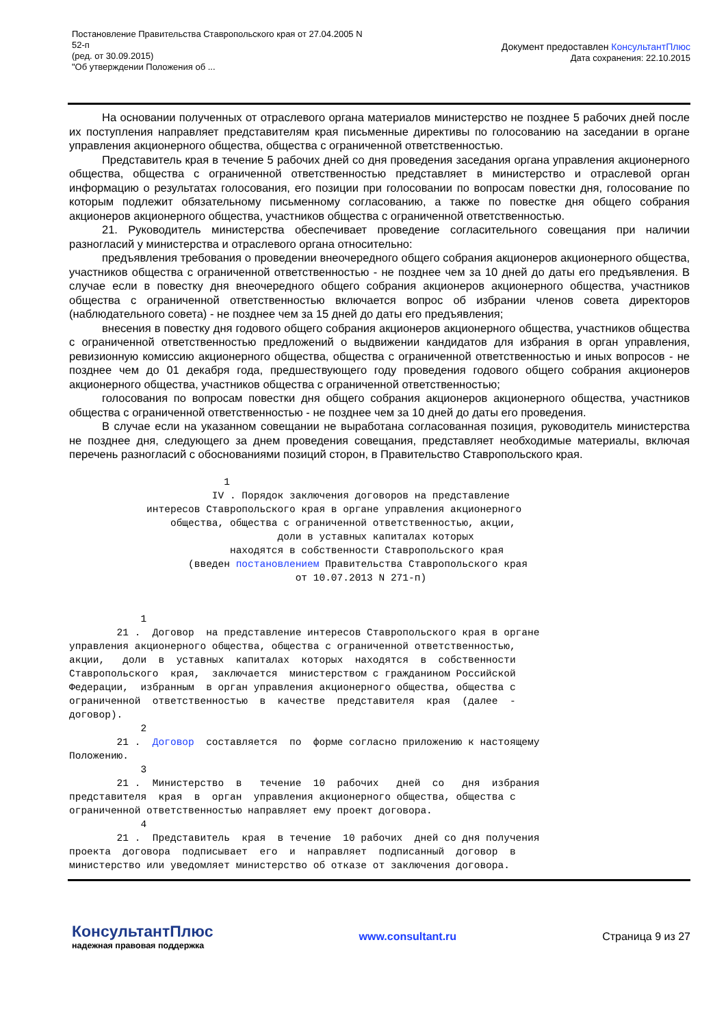Постановление Правительства Ставропольского края от 27.04.2005 N
52-п
(ред. от 30.09.2015)
"Об утверждении Положения об ...
Документ предоставлен КонсультантПлюс
Дата сохранения: 22.10.2015
На основании полученных от отраслевого органа материалов министерство не позднее 5 рабочих дней после их поступления направляет представителям края письменные директивы по голосованию на заседании в органе управления акционерного общества, общества с ограниченной ответственностью.
Представитель края в течение 5 рабочих дней со дня проведения заседания органа управления акционерного общества, общества с ограниченной ответственностью представляет в министерство и отраслевой орган информацию о результатах голосования, его позиции при голосовании по вопросам повестки дня, голосование по которым подлежит обязательному письменному согласованию, а также по повестке дня общего собрания акционеров акционерного общества, участников общества с ограниченной ответственностью.
21. Руководитель министерства обеспечивает проведение согласительного совещания при наличии разногласий у министерства и отраслевого органа относительно:
предъявления требования о проведении внеочередного общего собрания акционеров акционерного общества, участников общества с ограниченной ответственностью - не позднее чем за 10 дней до даты его предъявления. В случае если в повестку дня внеочередного общего собрания акционеров акционерного общества, участников общества с ограниченной ответственностью включается вопрос об избрании членов совета директоров (наблюдательного совета) - не позднее чем за 15 дней до даты его предъявления;
внесения в повестку дня годового общего собрания акционеров акционерного общества, участников общества с ограниченной ответственностью предложений о выдвижении кандидатов для избрания в орган управления, ревизионную комиссию акционерного общества, общества с ограниченной ответственностью и иных вопросов - не позднее чем до 01 декабря года, предшествующего году проведения годового общего собрания акционеров акционерного общества, участников общества с ограниченной ответственностью;
голосования по вопросам повестки дня общего собрания акционеров акционерного общества, участников общества с ограниченной ответственностью - не позднее чем за 10 дней до даты его проведения.
В случае если на указанном совещании не выработана согласованная позиция, руководитель министерства не позднее дня, следующего за днем проведения совещания, представляет необходимые материалы, включая перечень разногласий с обоснованиями позиций сторон, в Правительство Ставропольского края.
                          1
                        IV . Порядок заключения договоров на представление
             интересов Ставропольского края в органе управления акционерного
                 общества, общества с ограниченной ответственностью, акции,
                                   доли в уставных капиталах которых
                           находятся в собственности Ставропольского края
                    (введен постановлением Правительства Ставропольского края
                                      от 10.07.2013 N 271-п)


            1
        21 .  Договор  на представление интересов Ставропольского края в органе
управления акционерного общества, общества с ограниченной ответственностью,
акции,   доли  в  уставных  капиталах  которых  находятся  в  собственности
Ставропольского  края,  заключается  министерством с гражданином Российской
Федерации,  избранным  в орган управления акционерного общества, общества с
ограниченной  ответственностью  в  качестве  представителя  края  (далее  -
договор).
            2
        21 .  Договор  составляется  по  форме согласно приложению к настоящему
Положению.
            3
        21 .  Министерство  в   течение  10  рабочих   дней  со   дня  избрания
представителя  края  в  орган  управления акционерного общества, общества с
ограниченной ответственностью направляет ему проект договора.
            4
        21 .  Представитель  края  в течение  10 рабочих  дней со дня получения
проекта  договора  подписывает  его  и  направляет  подписанный  договор  в
министерство или уведомляет министерство об отказе от заключения договора.
КонсультантПлюс
надежная правовая поддержка
www.consultant.ru Страница 9 из 27